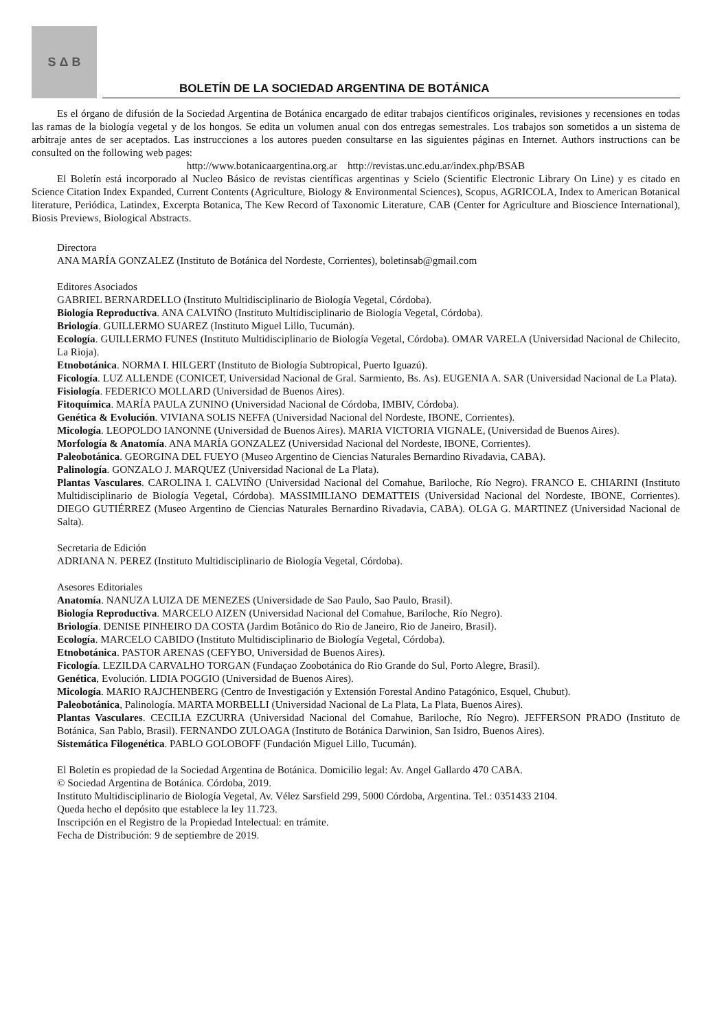S Δ B
BOLETÍN DE LA SOCIEDAD ARGENTINA DE BOTÁNICA
Es el órgano de difusión de la Sociedad Argentina de Botánica encargado de editar trabajos científicos originales, revisiones y recensiones en todas las ramas de la biología vegetal y de los hongos. Se edita un volumen anual con dos entregas semestrales. Los trabajos son sometidos a un sistema de arbitraje antes de ser aceptados. Las instrucciones a los autores pueden consultarse en las siguientes páginas en Internet. Authors instructions can be consulted on the following web pages:
http://www.botanicaargentina.org.ar http://revistas.unc.edu.ar/index.php/BSAB
El Boletín está incorporado al Nucleo Básico de revistas científicas argentinas y Scielo (Scientific Electronic Library On Line) y es citado en Science Citation Index Expanded, Current Contents (Agriculture, Biology & Environmental Sciences), Scopus, AGRICOLA, Index to American Botanical literature, Periódica, Latindex, Excerpta Botanica, The Kew Record of Taxonomic Literature, CAB (Center for Agriculture and Bioscience International), Biosis Previews, Biological Abstracts.
Directora
ANA MARÍA GONZALEZ (Instituto de Botánica del Nordeste, Corrientes), boletinsab@gmail.com
Editores Asociados
GABRIEL BERNARDELLO (Instituto Multidisciplinario de Biología Vegetal, Córdoba).
Biología Reproductiva. ANA CALVIÑO (Instituto Multidisciplinario de Biología Vegetal, Córdoba).
Briología. GUILLERMO SUAREZ (Instituto Miguel Lillo, Tucumán).
Ecología. GUILLERMO FUNES (Instituto Multidisciplinario de Biología Vegetal, Córdoba). OMAR VARELA (Universidad Nacional de Chilecito, La Rioja).
Etnobotánica. NORMA I. HILGERT (Instituto de Biología Subtropical, Puerto Iguazú).
Ficología. LUZ ALLENDE (CONICET, Universidad Nacional de Gral. Sarmiento, Bs. As). EUGENIA A. SAR (Universidad Nacional de La Plata).
Fisiología. FEDERICO MOLLARD (Universidad de Buenos Aires).
Fitoquímica. MARÍA PAULA ZUNINO (Universidad Nacional de Córdoba, IMBIV, Córdoba).
Genética & Evolución. VIVIANA SOLIS NEFFA (Universidad Nacional del Nordeste, IBONE, Corrientes).
Micología. LEOPOLDO IANONNE (Universidad de Buenos Aires). MARIA VICTORIA VIGNALE, (Universidad de Buenos Aires).
Morfología & Anatomía. ANA MARÍA GONZALEZ (Universidad Nacional del Nordeste, IBONE, Corrientes).
Paleobotánica. GEORGINA DEL FUEYO (Museo Argentino de Ciencias Naturales Bernardino Rivadavia, CABA).
Palinología. GONZALO J. MARQUEZ (Universidad Nacional de La Plata).
Plantas Vasculares. CAROLINA I. CALVIÑO (Universidad Nacional del Comahue, Bariloche, Río Negro). FRANCO E. CHIARINI (Instituto Multidisciplinario de Biología Vegetal, Córdoba). MASSIMILIANO DEMATTEIS (Universidad Nacional del Nordeste, IBONE, Corrientes). DIEGO GUTIÉRREZ (Museo Argentino de Ciencias Naturales Bernardino Rivadavia, CABA). OLGA G. MARTINEZ (Universidad Nacional de Salta).
Secretaria de Edición
ADRIANA N. PEREZ (Instituto Multidisciplinario de Biología Vegetal, Córdoba).
Asesores Editoriales
Anatomía. NANUZA LUIZA DE MENEZES (Universidade de Sao Paulo, Sao Paulo, Brasil).
Biología Reproductiva. MARCELO AIZEN (Universidad Nacional del Comahue, Bariloche, Río Negro).
Briología. DENISE PINHEIRO DA COSTA (Jardim Botânico do Rio de Janeiro, Rio de Janeiro, Brasil).
Ecología. MARCELO CABIDO (Instituto Multidisciplinario de Biología Vegetal, Córdoba).
Etnobotánica. PASTOR ARENAS (CEFYBO, Universidad de Buenos Aires).
Ficología. LEZILDA CARVALHO TORGAN (Fundaçao Zoobotánica do Rio Grande do Sul, Porto Alegre, Brasil).
Genética, Evolución. LIDIA POGGIO (Universidad de Buenos Aires).
Micología. MARIO RAJCHENBERG (Centro de Investigación y Extensión Forestal Andino Patagónico, Esquel, Chubut).
Paleobotánica, Palinología. MARTA MORBELLI (Universidad Nacional de La Plata, La Plata, Buenos Aires).
Plantas Vasculares. CECILIA EZCURRA (Universidad Nacional del Comahue, Bariloche, Río Negro). JEFFERSON PRADO (Instituto de Botánica, San Pablo, Brasil). FERNANDO ZULOAGA (Instituto de Botánica Darwinion, San Isidro, Buenos Aires).
Sistemática Filogenética. PABLO GOLOBOFF (Fundación Miguel Lillo, Tucumán).
El Boletín es propiedad de la Sociedad Argentina de Botánica. Domicilio legal: Av. Angel Gallardo 470 CABA.
© Sociedad Argentina de Botánica. Córdoba, 2019.
Instituto Multidisciplinario de Biología Vegetal, Av. Vélez Sarsfield 299, 5000 Córdoba, Argentina. Tel.: 0351433 2104.
Queda hecho el depósito que establece la ley 11.723.
Inscripción en el Registro de la Propiedad Intelectual: en trámite.
Fecha de Distribución: 9 de septiembre de 2019.